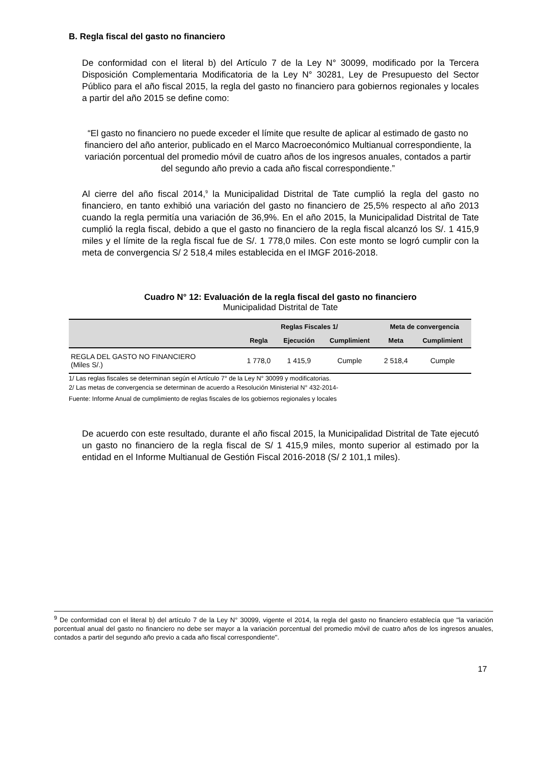B. Regla fiscal del gasto no financiero
De conformidad con el literal b) del Artículo 7 de la Ley N° 30099, modificado por la Tercera Disposición Complementaria Modificatoria de la Ley N° 30281, Ley de Presupuesto del Sector Público para el año fiscal 2015, la regla del gasto no financiero para gobiernos regionales y locales a partir del año 2015 se define como:
“El gasto no financiero no puede exceder el límite que resulte de aplicar al estimado de gasto no financiero del año anterior, publicado en el Marco Macroeconómico Multianual correspondiente, la variación porcentual del promedio móvil de cuatro años de los ingresos anuales, contados a partir del segundo año previo a cada año fiscal correspondiente.”
Al cierre del año fiscal 2014,<sup>9</sup> la Municipalidad Distrital de Tate cumplió la regla del gasto no financiero, en tanto exhibió una variación del gasto no financiero de 25,5% respecto al año 2013 cuando la regla permitía una variación de 36,9%. En el año 2015, la Municipalidad Distrital de Tate cumplió la regla fiscal, debido a que el gasto no financiero de la regla fiscal alcanzó los S/. 1 415,9 miles y el límite de la regla fiscal fue de S/. 1 778,0 miles. Con este monto se logró cumplir con la meta de convergencia S/ 2 518,4 miles establecida en el IMGF 2016-2018.
Cuadro N° 12: Evaluación de la regla fiscal del gasto no financiero
Municipalidad Distrital de Tate
| | Reglas Fiscales 1/ | | | Meta de convergencia | |
| --- | --- | --- | --- | --- | --- |
| | Regla | Ejecución | Cumplimient | Meta | Cumplimient |
| REGLA DEL GASTO NO FINANCIERO (Miles S/.) | 1 778,0 | 1 415,9 | Cumple | 2 518,4 | Cumple |
1/ Las reglas fiscales se determinan según el Artículo 7° de la Ley N° 30099 y modificatorias.
2/ Las metas de convergencia se determinan de acuerdo a Resolución Ministerial N° 432-2014-
Fuente: Informe Anual de cumplimiento de reglas fiscales de los gobiernos regionales y locales
De acuerdo con este resultado, durante el año fiscal 2015, la Municipalidad Distrital de Tate ejecutó un gasto no financiero de la regla fiscal de S/ 1 415,9 miles, monto superior al estimado por la entidad en el Informe Multianual de Gestión Fiscal 2016-2018 (S/ 2 101,1 miles).
<sup>9</sup> De conformidad con el literal b) del artículo 7 de la Ley N° 30099, vigente el 2014, la regla del gasto no financiero establecía que ''la variación porcentual anual del gasto no financiero no debe ser mayor a la variación porcentual del promedio móvil de cuatro años de los ingresos anuales, contados a partir del segundo año previo a cada año fiscal correspondiente''.
17